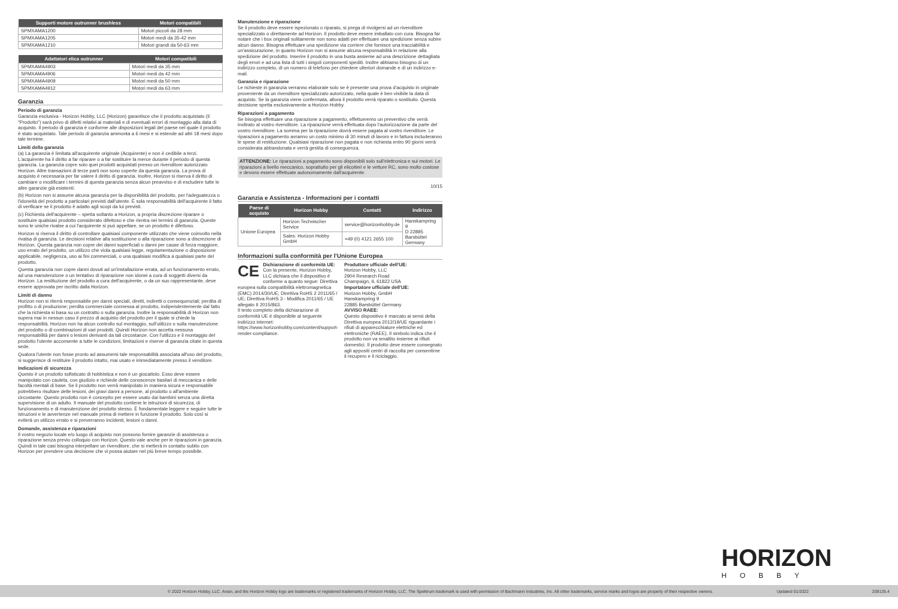| Supporti motore outrunner brushless | Motori compatibili |
| --- | --- |
| SPMXAMA1200 | Motori piccoli da 28 mm |
| SPMXAMA1205 | Motori medi da 35-42 mm |
| SPMXAMA1210 | Motori grandi da 50-63 mm |
| Adattatori elica outrunner | Motori compatibili |
| --- | --- |
| SPMXAMA4903 | Motori medi da 35 mm |
| SPMXAMA4906 | Motori medi da 42 mm |
| SPMXAMA4909 | Motori medi da 50 mm |
| SPMXAMA4912 | Motori medi da 63 mm |
Garanzia
Periodo di garanzia
Garanzia esclusiva - Horizon Hobby, LLC (Horizon) garantisce che il prodotto acquistato (il "Prodotto") sarà privo di difetti relativi ai materiali e di eventuali errori di montaggio alla data di acquisto. Il periodo di garanzia è conforme alle disposizioni legali del paese nel quale il prodotto è stato acquistato. Tale periodo di garanzia ammonta a 6 mesi e si estende ad altri 18 mesi dopo tale termine.
Limiti della garanzia
(a) La garanzia è limitata all'acquirente originale (Acquirente) e non è cedibile a terzi. L'acquirente ha il diritto a far riparare o a far sostituire la merce durante il periodo di questa garanzia. La garanzia copre solo quei prodotti acquistati presso un rivenditore autorizzato Horizon. Altre transazioni di terze parti non sono coperte da questa garanzia. La prova di acquisto è necessaria per far valere il diritto di garanzia. Inoltre, Horizon si riserva il diritto di cambiare o modificare i termini di questa garanzia senza alcun preavviso e di escludere tutte le altre garanzie già esistenti.
(b) Horizon non si assume alcuna garanzia per la disponibilità del prodotto, per l'adeguatezza o l'idoneità del prodotto a particolari previsti dall'utente. È sola responsabilità dell'acquirente il fatto di verificare se il prodotto è adatto agli scopi da lui previsti.
(c) Richiesta dell'acquirente – spetta soltanto a Horizon, a propria discrezione riparare o sostituire qualsiasi prodotto considerato difettoso e che rientra nei termini di garanzia. Queste sono le uniche rivalse a cui l'acquirente si può appellare, se un prodotto è difettoso.
Horizon si riserva il diritto di controllare qualsiasi componente utilizzato che viene coinvolto nella rivalsa di garanzia. Le decisioni relative alla sostituzione o alla riparazione sono a discrezione di Horizon. Questa garanzia non copre dei danni superficiali o danni per cause di forza maggiore, uso errato del prodotto, un utilizzo che viola qualsiasi legge, regolamentazione o disposizione applicabile, negligenza, uso ai fini commerciali, o una qualsiasi modifica a qualsiasi parte del prodotto.
Questa garanzia non copre danni dovuti ad un'installazione errata, ad un funzionamento errato, ad una manutenzione o un tentativo di riparazione non idonei a cura di soggetti diversi da Horizon. La restituzione del prodotto a cura dell'acquirente, o da un suo rappresentante, deve essere approvata per iscritto dalla Horizon.
Limiti di danno
Horizon non si riterrà responsabile per danni speciali, diretti, indiretti o consequenziali; perdita di profitto o di produzione; perdita commerciale connessa al prodotto, indipendentemente dal fatto che la richiesta si basa su un contratto o sulla garanzia. Inoltre la responsabilità di Horizon non supera mai in nessun caso il prezzo di acquisto del prodotto per il quale si chiede la responsabilità. Horizon non ha alcun controllo sul montaggio, sull'utilizzo o sulla manutenzione del prodotto o di combinazioni di vari prodotti. Quindi Horizon non accetta nessuna responsabilità per danni o lesioni derivanti da tali circostanze. Con l'utilizzo e il montaggio del prodotto l'utente acconsente a tutte le condizioni, limitazioni e riserve di garanzia citate in questa sede.
Qualora l'utente non fosse pronto ad assumersi tale responsabilità associata all'uso del prodotto, si suggerisce di restituire il prodotto intatto, mai usato e immediatamente presso il venditore.
Indicazioni di sicurezza
Questo è un prodotto sofisticato di hobbistica e non è un giocattolo. Esso deve essere manipolato con cautela, con giudizio e richiede delle conoscenze basilari di meccanica e delle facoltà mentali di base. Se il prodotto non verrà manipolato in maniera sicura e responsabile potrebbero risultare delle lesioni, dei gravi danni a persone, al prodotto o all'ambiente circostante. Questo prodotto non è concepito per essere usato dai bambini senza una diretta supervisione di un adulto. Il manuale del prodotto contiene le istruzioni di sicurezza, di funzionamento e di manutenzione del prodotto stesso. È fondamentale leggere e seguire tutte le istruzioni e le avvertenze nel manuale prima di mettere in funzione il prodotto. Solo così si eviterà un utilizzo errato e si preverranno incidenti, lesioni o danni.
Domande, assistenza e riparazioni
Il vostro negozio locale e/o luogo di acquisto non possono fornire garanzie di assistenza o riparazione senza previo colloquio con Horizon. Questo vale anche per le riparazioni in garanzia. Quindi in tale casi bisogna interpellare un rivenditore, che si metterà in contatto subito con Horizon per prendere una decisione che vi possa aiutare nel più breve tempo possibile.
Manutenzione e riparazione
Se il prodotto deve essere ispezionato o riparato, si prega di rivolgersi ad un rivenditore specializzato o direttamente ad Horizon. Il prodotto deve essere imballato con cura. Bisogna far notare che i box originali solitamente non sono adatti per effettuare una spedizione senza subire alcun danno. Bisogna effettuare una spedizione via corriere che fornisce una tracciabilità e un'assicurazione, in quanto Horizon non si assume alcuna responsabilità in relazione alla spedizione del prodotto. Inserire il prodotto in una busta assieme ad una descrizione dettagliata degli errori e ad una lista di tutti i singoli componenti spediti. Inoltre abbiamo bisogno di un indirizzo completo, di un numero di telefono per chiedere ulteriori domande e di un indirizzo e-mail.
Garanzia e riparazione
Le richieste in garanzia verranno elaborate solo se è presente una prova d'acquisto in originale proveniente da un rivenditore specializzato autorizzato, nella quale è ben visibile la data di acquisto. Se la garanzia viene confermata, allora il prodotto verrà riparato o sostituito. Questa decisione spetta esclusivamente a Horizon Hobby.
Riparazioni a pagamento
Se bisogna effettuare una riparazione a pagamento, effettueremo un preventivo che verrà inoltrato al vostro rivenditore. La riparazione verrà effettuata dopo l'autorizzazione da parte del vostro rivenditore. La somma per la riparazione dovrà essere pagata al vostro rivenditore. Le riparazioni a pagamento avranno un costo minimo di 30 minuti di lavoro e in fattura includeranno le spese di restituzione. Qualsiasi riparazione non pagata e non richiesta entro 90 giorni verrà considerata abbandonata e verrà gestita di conseguenza.
ATTENZIONE: Le riparazioni a pagamento sono disponibili solo sull'elettronica e sui motori. Le riparazioni a livello meccanico, soprattutto per gli elicotteri e le vetture RC, sono molto costose e devono essere effettuate autonomamente dall'acquirente.
10/15
Garanzia e Assistenza - Informazioni per i contatti
| Paese di acquisto | Horizon Hobby | Contatti | Indirizzo |
| --- | --- | --- | --- |
| Unione Europea | Horizon Technischer Service | service@horizonhobby.de | Hanskampring 9 D 22885 Barsbüttel Germany |
| | Sales: Horizon Hobby GmbH | +49 (0) 4121 2655 100 | |
Informazioni sulla conformità per l'Unione Europea
CE Dichiarazione di conformità UE:
Con la presente, Horizon Hobby, LLC dichiara che il dispositivo è conforme a quanto segue: Direttiva europea sulla compatibilità elettromagnetica (EMC) 2014/30/UE; Direttiva RoHS 2 2011/65 / UE; Direttiva RoHS 3 - Modifica 2011/65 / UE allegato II 2015/863.
Il testo completo della dichiarazione di conformità UE è disponibile al seguente indirizzo internet: https://www.horizonhobby.com/content/support-render-compliance.
Produttore ufficiale dell'UE:
Horizon Hobby, LLC
2904 Research Road
Champaign, IL 61822 USA
Importatore ufficiale dell'UE:
Horizon Hobby, GmbH
Hanskampring 9
22885 Barsbüttel Germany
AVVISO RAEE:
Questo dispositivo è marcato ai sensi della Direttiva europea 2012/19/UE riguardante i rifiuti di apparecchiature elettriche ed elettroniche (RAEE). Il simbolo indica che il prodotto non va smaltito insieme ai rifiuti domestici. Il prodotto deve essere consegnato agli appositi centri di raccolta per consentirne il recupero e il riciclaggio.
HORIZON
HOBBY
© 2022 Horizon Hobby, LLC. Avian, and the Horizon Hobby logo are trademarks or registered trademarks of Horizon Hobby, LLC. The Spektrum trademark is used with permission of Bachmann Industries, Inc. All other trademarks, service marks and logos are property of their respective owners. Updated 01/2022 209135.4